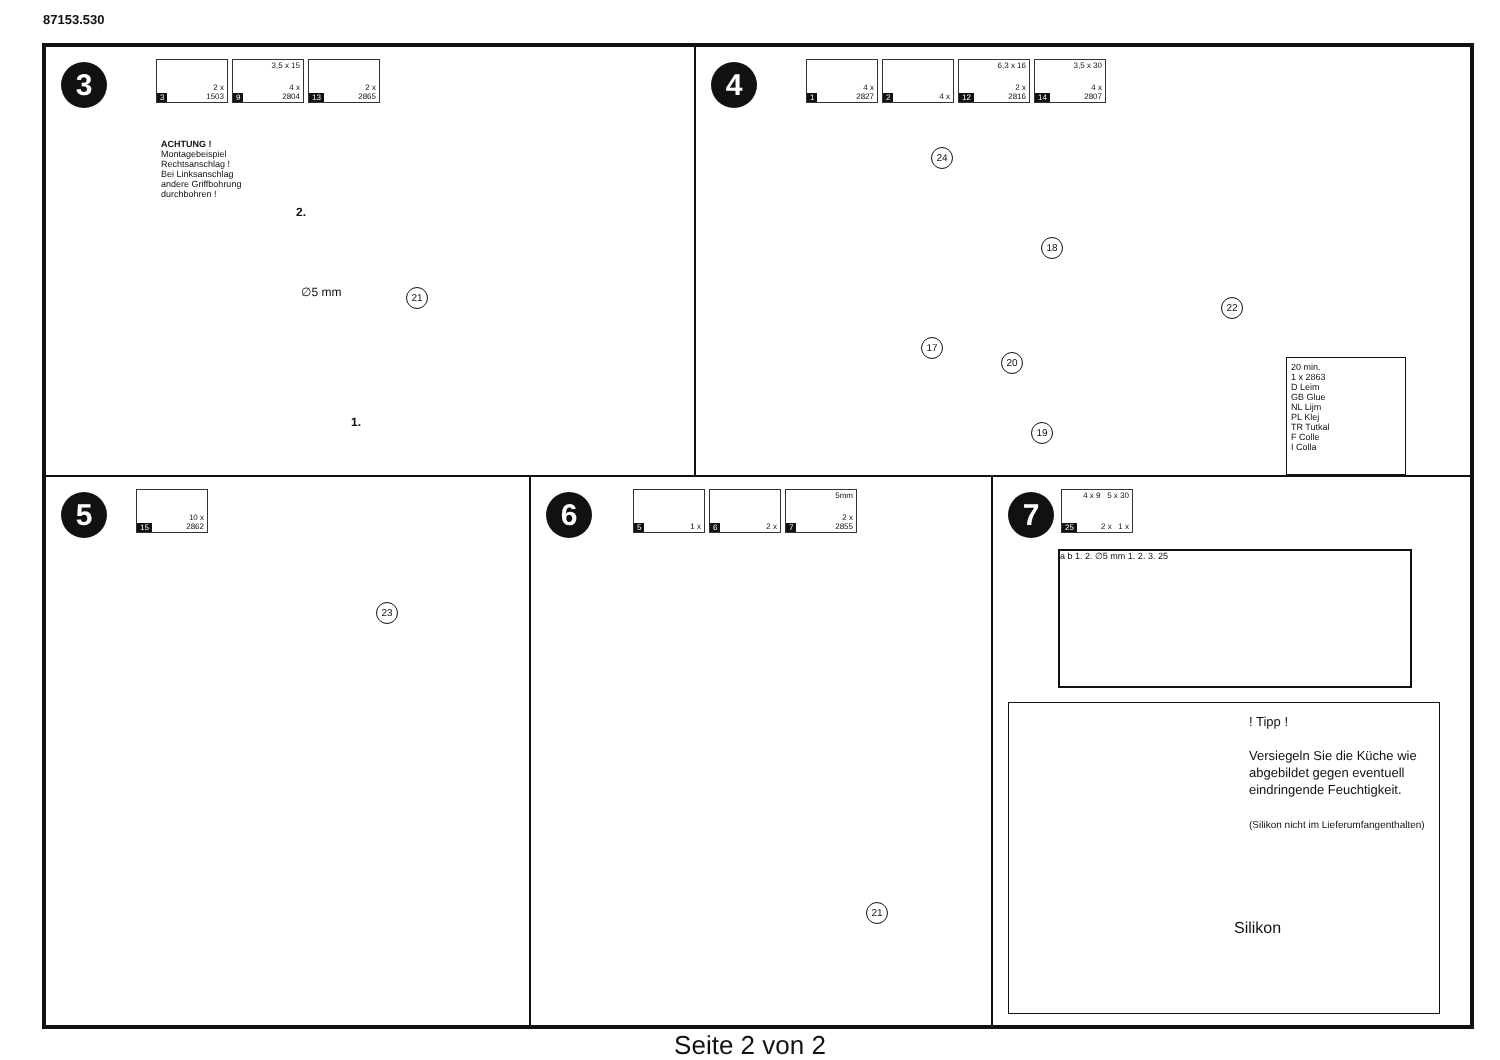87153.530
3
2 x
1503 3
3,5 x 15
4 x
2804 9
2 x
2865 13
ACHTUNG !
Montagebeispiel
Rechtsanschlag !
Bei Linksanschlag
andere Griffbohrung
durchbohren !
∅5 mm
2.
1.
21
4
4 x
2827 1
4 x 2
6,3 x 16
2 x
2816 12
3,5 x 30
4 x
2807 14
24
18
17
20
19
22
20 min.
1 x 2863
D Leim
GB Glue
NL Lijm
PL Klej
TR Tutkal
F Colle
I Colla
5
10 x
2862 15
23
6
1 x 5
2 x 6
5mm
2 x
2855 7
21
7 4 x 9 5 x 30
2 x 1 x 25
a b 1. 2. ∅5 mm 1. 2. 3. 25
! Tipp !
Versiegeln Sie die Küche wie abgebildet gegen eventuell eindringende Feuchtigkeit.
(Silikon nicht im Lieferumfangenthalten)
Silikon
Seite 2 von 2